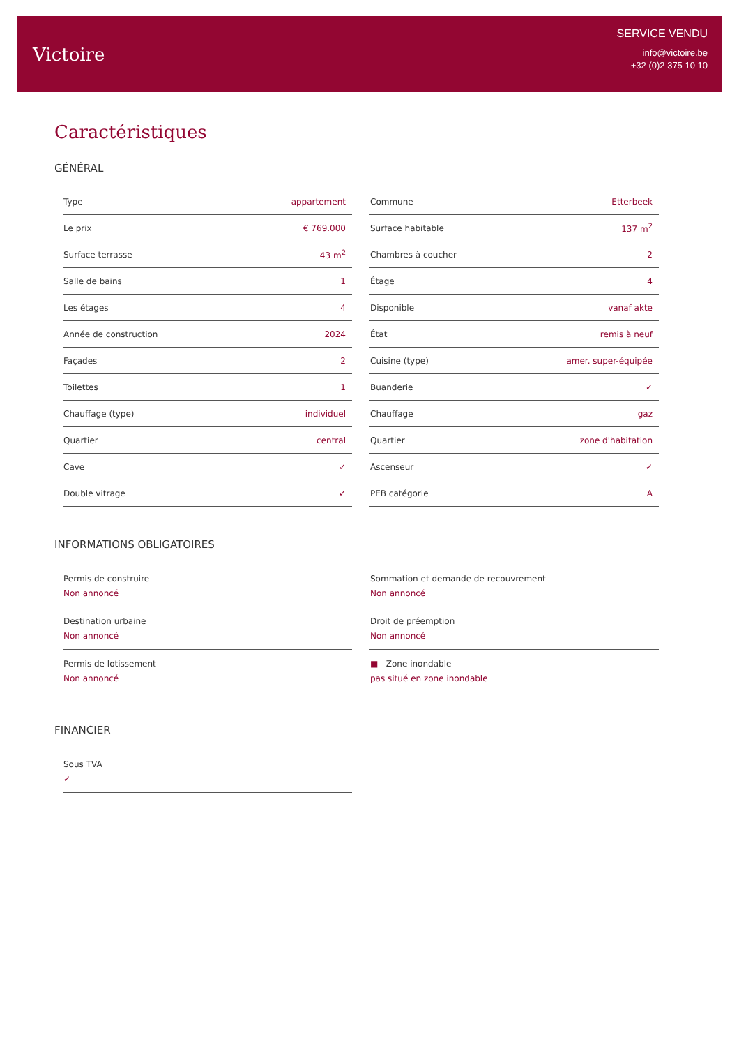Victoire
SERVICE VENDU
info@victoire.be
+32 (0)2 375 10 10
Caractéristiques
GÉNÉRAL
| Type | appartement |
| Le prix | € 769.000 |
| Surface terrasse | 43 m<sup>2</sup> |
| Salle de bains | 1 |
| Les étages | 4 |
| Année de construction | 2024 |
| Façades | 2 |
| Toilettes | 1 |
| Chauffage (type) | individuel |
| Quartier | central |
| Cave | ✓ |
| Double vitrage | ✓ |
| Commune | Etterbeek |
| Surface habitable | 137 m<sup>2</sup> |
| Chambres à coucher | 2 |
| Étage | 4 |
| Disponible | vanaf akte |
| État | remis à neuf |
| Cuisine (type) | amer. super-équipée |
| Buanderie | ✓ |
| Chauffage | gaz |
| Quartier | zone d'habitation |
| Ascenseur | ✓ |
| PEB catégorie | A |
INFORMATIONS OBLIGATOIRES
Permis de construire
Non annoncé
Destination urbaine
Non annoncé
Permis de lotissement
Non annoncé
Sommation et demande de recouvrement
Non annoncé
Droit de préemption
Non annoncé
■ Zone inondable
pas situé en zone inondable
FINANCIER
Sous TVA
✓